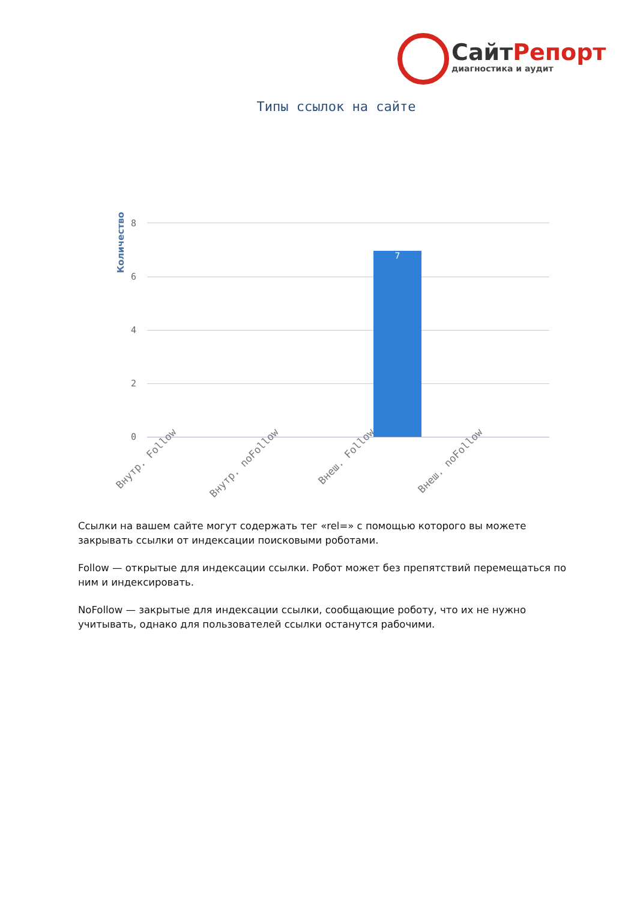СайтРепорт
диагностика и аудит
Типы ссылок на сайте
Количество
8
6
4
2
0
7
Внутр. Follow Внутр. noFollow Внеш. Follow Внеш. noFollow
Ссылки на вашем сайте могут содержать тег «rel=» с помощью которого вы можете закрывать ссылки от индексации поисковыми роботами.
Follow — открытые для индексации ссылки. Робот может без препятствий перемещаться по ним и индексировать.
NoFollow — закрытые для индексации ссылки, сообщающие роботу, что их не нужно учитывать, однако для пользователей ссылки останутся рабочими.